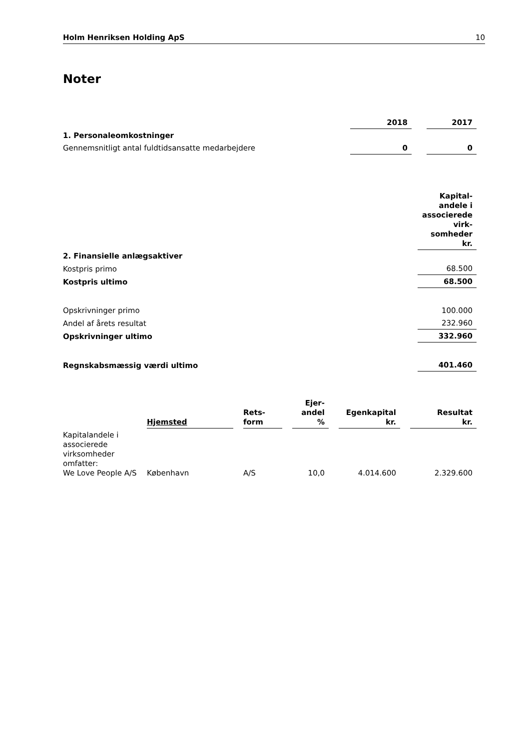Holm Henriksen Holding ApS 10
Noter
| | 2018 | | 2017 |
| 1. Personaleomkostninger | | | |
| Gennemsnitligt antal fuldtidsansatte medarbejdere | 0 | | 0 |
| | Kapital- andele i associerede virk- somheder kr. |
| 2. Finansielle anlægsaktiver | |
| Kostpris primo | 68.500 |
| Kostpris ultimo | 68.500 |
| Opskrivninger primo | 100.000 |
| Andel af årets resultat | 232.960 |
| Opskrivninger ultimo | 332.960 |
| Regnskabsmæssig værdi ultimo | 401.460 |
| | Hjemsted | | Rets- form | | Ejer- andel % | | Egenkapital kr. | | Resultat kr. |
| Kapitalandele i associerede virksomheder omfatter: We Love People A/S | København | | A/S | | 10,0 | | 4.014.600 | | 2.329.600 |